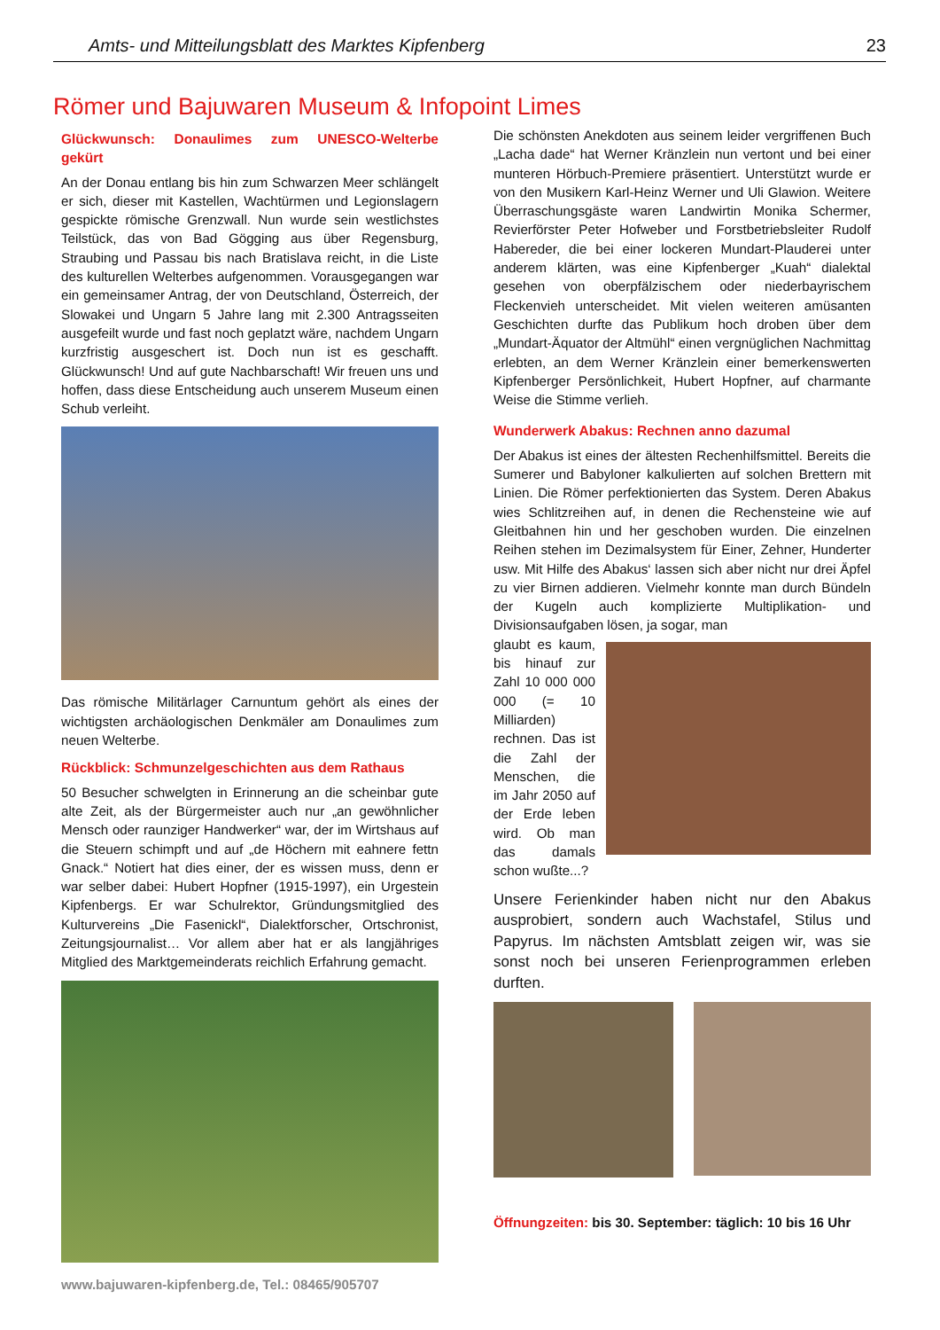Amts- und Mitteilungsblatt des Marktes Kipfenberg 23
Römer und Bajuwaren Museum & Infopoint Limes
Glückwunsch: Donaulimes zum UNESCO-Welterbe gekürt
An der Donau entlang bis hin zum Schwarzen Meer schlängelt er sich, dieser mit Kastellen, Wachtürmen und Legionslagern gespickte römische Grenzwall. Nun wurde sein westlichstes Teilstück, das von Bad Gögging aus über Regensburg, Straubing und Passau bis nach Bratislava reicht, in die Liste des kulturellen Welterbes aufgenommen. Vorausgegangen war ein gemeinsamer Antrag, der von Deutschland, Österreich, der Slowakei und Ungarn 5 Jahre lang mit 2.300 Antragsseiten ausgefeilt wurde und fast noch geplatzt wäre, nachdem Ungarn kurzfristig ausgeschert ist. Doch nun ist es geschafft. Glückwunsch! Und auf gute Nachbarschaft! Wir freuen uns und hoffen, dass diese Entscheidung auch unserem Museum einen Schub verleiht.
Das römische Militärlager Carnuntum gehört als eines der wichtigsten archäologischen Denkmäler am Donaulimes zum neuen Welterbe.
Rückblick: Schmunzelgeschichten aus dem Rathaus
50 Besucher schwelgten in Erinnerung an die scheinbar gute alte Zeit, als der Bürgermeister auch nur „an gewöhnlicher Mensch oder raunziger Handwerker“ war, der im Wirtshaus auf die Steuern schimpft und auf „de Höchern mit eahnere fettn Gnack.“ Notiert hat dies einer, der es wissen muss, denn er war selber dabei: Hubert Hopfner (1915-1997), ein Urgestein Kipfenbergs. Er war Schulrektor, Gründungsmitglied des Kulturvereins „Die Fasenickl“, Dialektforscher, Ortschronist, Zeitungsjournalist… Vor allem aber hat er als langjähriges Mitglied des Marktgemeinderats reichlich Erfahrung gemacht.
www.bajuwaren-kipfenberg.de, Tel.: 08465/905707
Die schönsten Anekdoten aus seinem leider vergriffenen Buch „Lacha dade“ hat Werner Kränzlein nun vertont und bei einer munteren Hörbuch-Premiere präsentiert. Unterstützt wurde er von den Musikern Karl-Heinz Werner und Uli Glawion. Weitere Überraschungsgäste waren Landwirtin Monika Schermer, Revierförster Peter Hofweber und Forstbetriebsleiter Rudolf Habereder, die bei einer lockeren Mundart-Plauderei unter anderem klärten, was eine Kipfenberger „Kuah“ dialektal gesehen von oberpfälzischem oder niederbayrischem Fleckenvieh unterscheidet. Mit vielen weiteren amüsanten Geschichten durfte das Publikum hoch droben über dem „Mundart-Äquator der Altmühl“ einen vergnüglichen Nachmittag erlebten, an dem Werner Kränzlein einer bemerkenswerten Kipfenberger Persönlichkeit, Hubert Hopfner, auf charmante Weise die Stimme verlieh.
Wunderwerk Abakus: Rechnen anno dazumal
Der Abakus ist eines der ältesten Rechenhilfsmittel. Bereits die Sumerer und Babyloner kalkulierten auf solchen Brettern mit Linien. Die Römer perfektionierten das System. Deren Abakus wies Schlitzreihen auf, in denen die Rechensteine wie auf Gleitbahnen hin und her geschoben wurden. Die einzelnen Reihen stehen im Dezimalsystem für Einer, Zehner, Hunderter usw. Mit Hilfe des Abakus‘ lassen sich aber nicht nur drei Äpfel zu vier Birnen addieren. Vielmehr konnte man durch Bündeln der Kugeln auch komplizierte Multiplikation- und Divisionsaufgaben lösen, ja sogar, man
glaubt es kaum, bis hinauf zur Zahl 10 000 000 000 (= 10 Milliarden) rechnen. Das ist die Zahl der Menschen, die im Jahr 2050 auf der Erde leben wird. Ob man das damals schon wußte...?
Unsere Ferienkinder haben nicht nur den Abakus ausprobiert, sondern auch Wachstafel, Stilus und Papyrus. Im nächsten Amtsblatt zeigen wir, was sie sonst noch bei unseren Ferienprogrammen erleben durften.
Öffnungzeiten: bis 30. September: täglich: 10 bis 16 Uhr